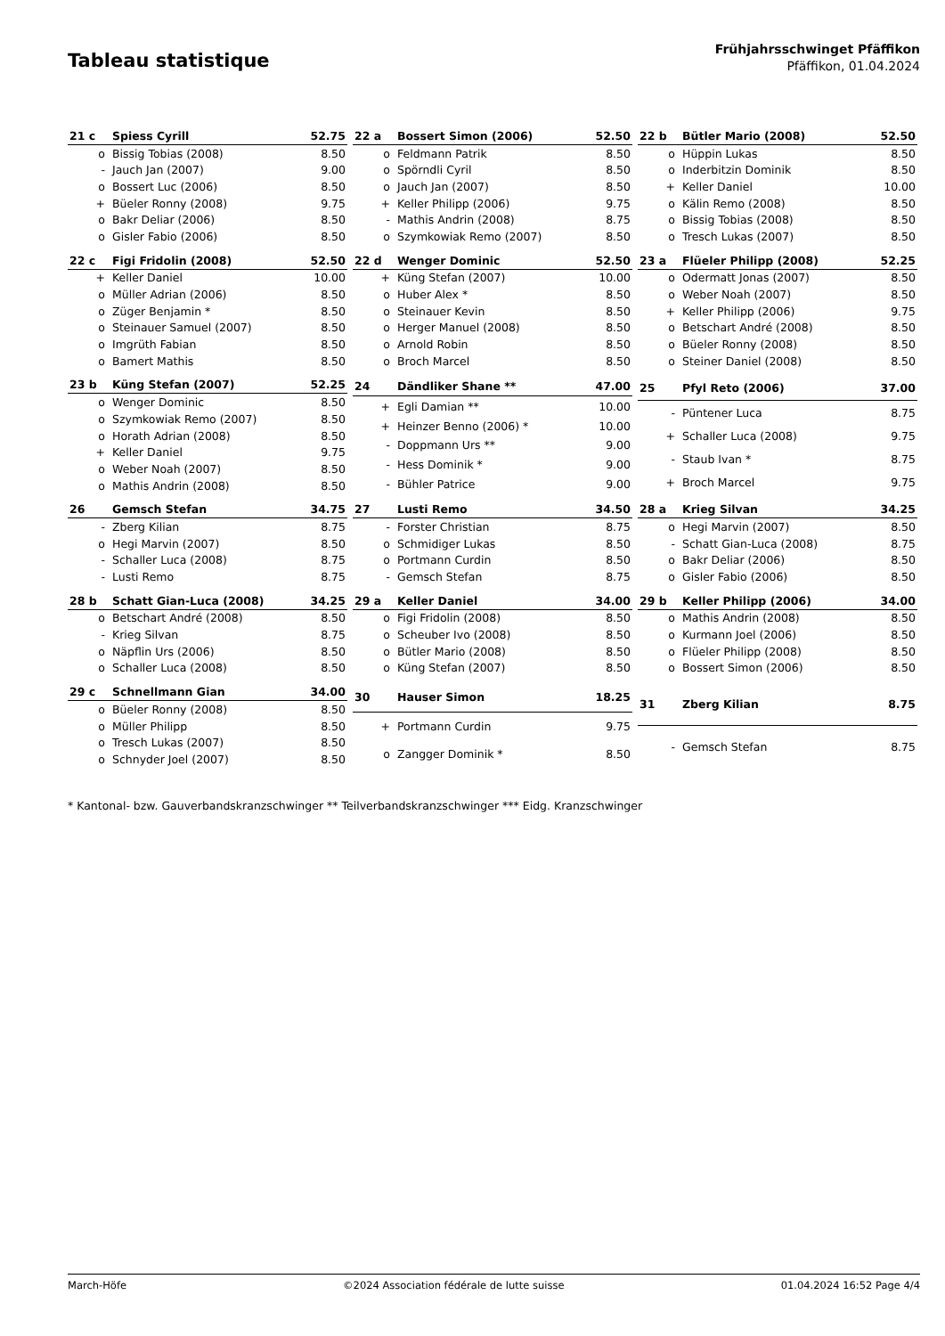Tableau statistique
Frühjahrsschwinget Pfäffikon
Pfäffikon, 01.04.2024
| 21 c | Spiess Cyrill | 52.75 |
| --- | --- | --- |
| o | Bissig Tobias (2008) | 8.50 |
| - | Jauch Jan (2007) | 9.00 |
| o | Bossert Luc (2006) | 8.50 |
| + | Büeler Ronny (2008) | 9.75 |
| o | Bakr Deliar (2006) | 8.50 |
| o | Gisler Fabio (2006) | 8.50 |
| 22 a | Bossert Simon (2006) | 52.50 |
| --- | --- | --- |
| o | Feldmann Patrik | 8.50 |
| o | Spörndli Cyril | 8.50 |
| o | Jauch Jan (2007) | 8.50 |
| + | Keller Philipp (2006) | 9.75 |
| - | Mathis Andrin (2008) | 8.75 |
| o | Szymkowiak Remo (2007) | 8.50 |
| 22 b | Bütler Mario (2008) | 52.50 |
| --- | --- | --- |
| o | Hüppin Lukas | 8.50 |
| o | Inderbitzin Dominik | 8.50 |
| + | Keller Daniel | 10.00 |
| o | Kälin Remo (2008) | 8.50 |
| o | Bissig Tobias (2008) | 8.50 |
| o | Tresch Lukas (2007) | 8.50 |
| 22 c | Figi Fridolin (2008) | 52.50 |
| --- | --- | --- |
| + | Keller Daniel | 10.00 |
| o | Müller Adrian (2006) | 8.50 |
| o | Züger Benjamin * | 8.50 |
| o | Steinauer Samuel (2007) | 8.50 |
| o | Imgrüth Fabian | 8.50 |
| o | Bamert Mathis | 8.50 |
| 22 d | Wenger Dominic | 52.50 |
| --- | --- | --- |
| + | Küng Stefan (2007) | 10.00 |
| o | Huber Alex * | 8.50 |
| o | Steinauer Kevin | 8.50 |
| o | Herger Manuel (2008) | 8.50 |
| o | Arnold Robin | 8.50 |
| o | Broch Marcel | 8.50 |
| 23 a | Flüeler Philipp (2008) | 52.25 |
| --- | --- | --- |
| o | Odermatt Jonas (2007) | 8.50 |
| o | Weber Noah (2007) | 8.50 |
| + | Keller Philipp (2006) | 9.75 |
| o | Betschart André (2008) | 8.50 |
| o | Büeler Ronny (2008) | 8.50 |
| o | Steiner Daniel (2008) | 8.50 |
| 23 b | Küng Stefan (2007) | 52.25 |
| --- | --- | --- |
| o | Wenger Dominic | 8.50 |
| o | Szymkowiak Remo (2007) | 8.50 |
| o | Horath Adrian (2008) | 8.50 |
| + | Keller Daniel | 9.75 |
| o | Weber Noah (2007) | 8.50 |
| o | Mathis Andrin (2008) | 8.50 |
| 24 | Dändliker Shane ** | 47.00 |
| --- | --- | --- |
| + | Egli Damian ** | 10.00 |
| + | Heinzer Benno (2006) * | 10.00 |
| - | Doppmann Urs ** | 9.00 |
| - | Hess Dominik * | 9.00 |
| - | Bühler Patrice | 9.00 |
| 25 | Pfyl Reto (2006) | 37.00 |
| --- | --- | --- |
| - | Püntener Luca | 8.75 |
| + | Schaller Luca (2008) | 9.75 |
| - | Staub Ivan * | 8.75 |
| + | Broch Marcel | 9.75 |
| 26 | Gemsch Stefan | 34.75 |
| --- | --- | --- |
| - | Zberg Kilian | 8.75 |
| o | Hegi Marvin (2007) | 8.50 |
| - | Schaller Luca (2008) | 8.75 |
| - | Lusti Remo | 8.75 |
| 27 | Lusti Remo | 34.50 |
| --- | --- | --- |
| - | Forster Christian | 8.75 |
| o | Schmidiger Lukas | 8.50 |
| o | Portmann Curdin | 8.50 |
| - | Gemsch Stefan | 8.75 |
| 28 a | Krieg Silvan | 34.25 |
| --- | --- | --- |
| o | Hegi Marvin (2007) | 8.50 |
| - | Schatt Gian-Luca (2008) | 8.75 |
| o | Bakr Deliar (2006) | 8.50 |
| o | Gisler Fabio (2006) | 8.50 |
| 28 b | Schatt Gian-Luca (2008) | 34.25 |
| --- | --- | --- |
| o | Betschart André (2008) | 8.50 |
| - | Krieg Silvan | 8.75 |
| o | Näpflin Urs (2006) | 8.50 |
| o | Schaller Luca (2008) | 8.50 |
| 29 a | Keller Daniel | 34.00 |
| --- | --- | --- |
| o | Figi Fridolin (2008) | 8.50 |
| o | Scheuber Ivo (2008) | 8.50 |
| o | Bütler Mario (2008) | 8.50 |
| o | Küng Stefan (2007) | 8.50 |
| 29 b | Keller Philipp (2006) | 34.00 |
| --- | --- | --- |
| o | Mathis Andrin (2008) | 8.50 |
| o | Kurmann Joel (2006) | 8.50 |
| o | Flüeler Philipp (2008) | 8.50 |
| o | Bossert Simon (2006) | 8.50 |
| 29 c | Schnellmann Gian | 34.00 |
| --- | --- | --- |
| o | Büeler Ronny (2008) | 8.50 |
| o | Müller Philipp | 8.50 |
| o | Tresch Lukas (2007) | 8.50 |
| o | Schnyder Joel (2007) | 8.50 |
| 30 | Hauser Simon | 18.25 |
| --- | --- | --- |
| + | Portmann Curdin | 9.75 |
| o | Zangger Dominik * | 8.50 |
| 31 | Zberg Kilian | 8.75 |
| --- | --- | --- |
| - | Gemsch Stefan | 8.75 |
* Kantonal- bzw. Gauverbandskranzschwinger ** Teilverbandskranzschwinger *** Eidg. Kranzschwinger
March-Höfe ©2024 Association fédérale de lutte suisse 01.04.2024 16:52 Page 4/4